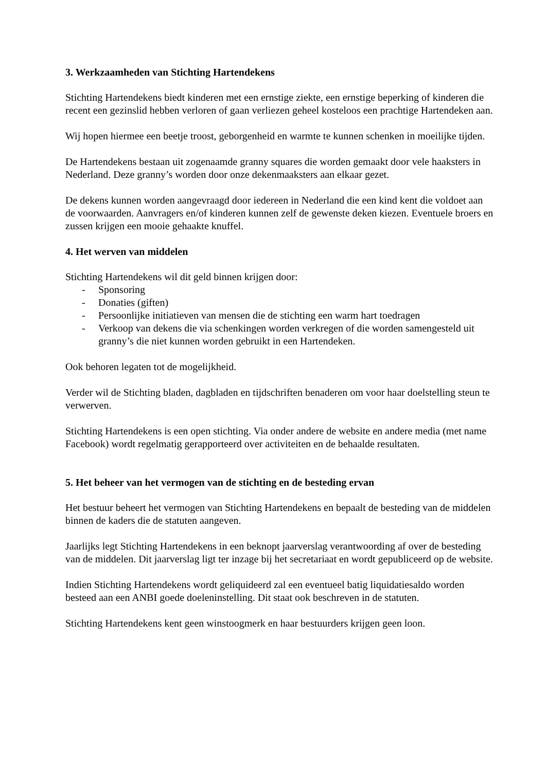3. Werkzaamheden van Stichting Hartendekens
Stichting Hartendekens biedt kinderen met een ernstige ziekte, een ernstige beperking of kinderen die recent een gezinslid hebben verloren of gaan verliezen geheel kosteloos een prachtige Hartendeken aan.
Wij hopen hiermee een beetje troost, geborgenheid en warmte te kunnen schenken in moeilijke tijden.
De Hartendekens bestaan uit zogenaamde granny squares die worden gemaakt door vele haaksters in Nederland. Deze granny’s worden door onze dekenmaaksters aan elkaar gezet.
De dekens kunnen worden aangevraagd door iedereen in Nederland die een kind kent die voldoet aan de voorwaarden. Aanvragers en/of kinderen kunnen zelf de gewenste deken kiezen. Eventuele broers en zussen krijgen een mooie gehaakte knuffel.
4. Het werven van middelen
Stichting Hartendekens wil dit geld binnen krijgen door:
- Sponsoring
- Donaties (giften)
- Persoonlijke initiatieven van mensen die de stichting een warm hart toedragen
- Verkoop van dekens die via schenkingen worden verkregen of die worden samengesteld uit granny’s die niet kunnen worden gebruikt in een Hartendeken.
Ook behoren legaten tot de mogelijkheid.
Verder wil de Stichting bladen, dagbladen en tijdschriften benaderen om voor haar doelstelling steun te verwerven.
Stichting Hartendekens is een open stichting. Via onder andere de website en andere media (met name Facebook) wordt regelmatig gerapporteerd over activiteiten en de behaalde resultaten.
5. Het beheer van het vermogen van de stichting en de besteding ervan
Het bestuur beheert het vermogen van Stichting Hartendekens en bepaalt de besteding van de middelen binnen de kaders die de statuten aangeven.
Jaarlijks legt Stichting Hartendekens in een beknopt jaarverslag verantwoording af over de besteding van de middelen. Dit jaarverslag ligt ter inzage bij het secretariaat en wordt gepubliceerd op de website.
Indien Stichting Hartendekens wordt geliquideerd zal een eventueel batig liquidatiesaldo worden besteed aan een ANBI goede doeleninstelling. Dit staat ook beschreven in de statuten.
Stichting Hartendekens kent geen winstoogmerk en haar bestuurders krijgen geen loon.